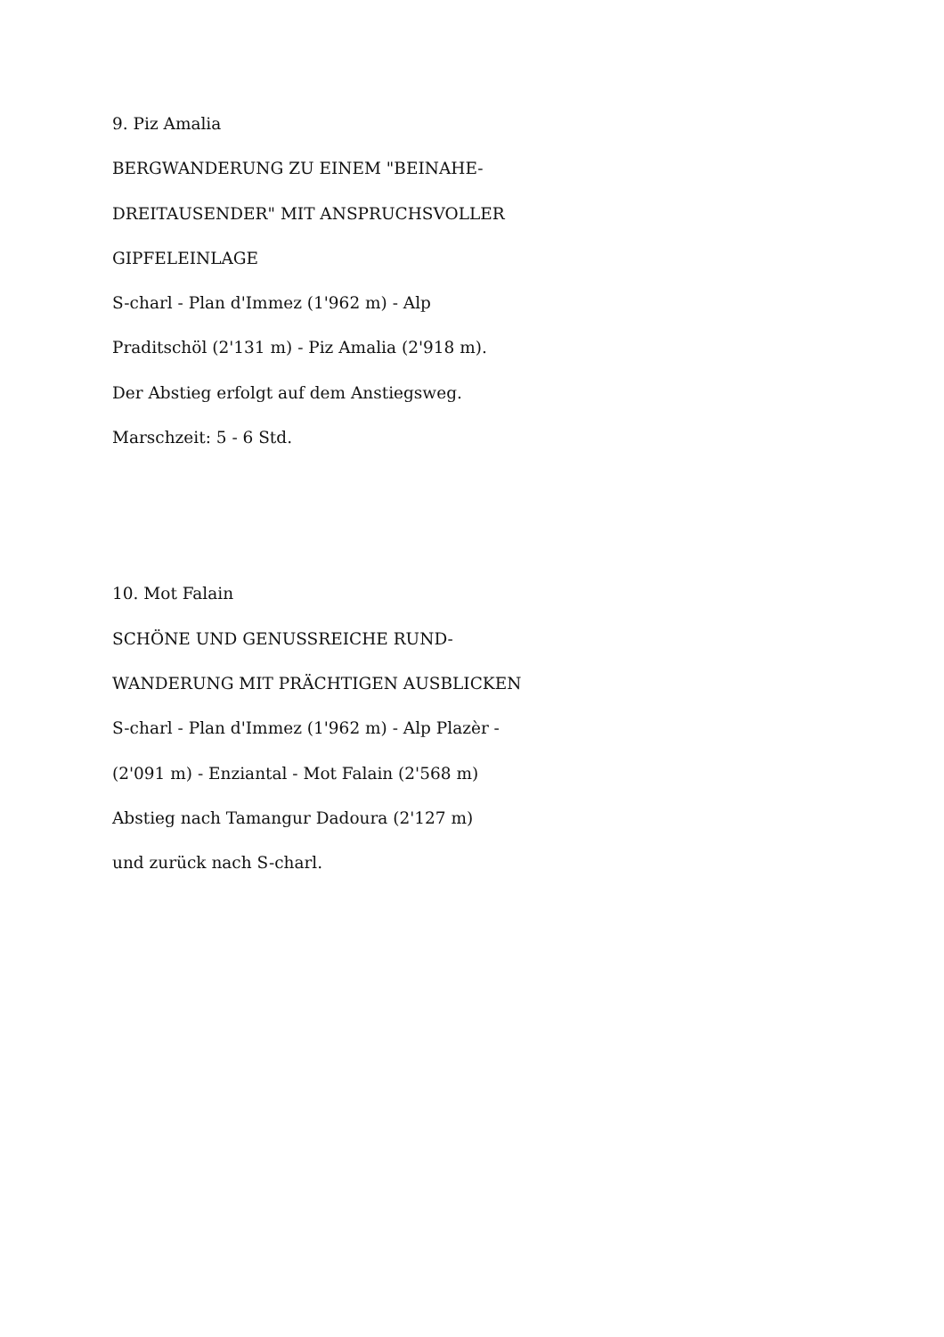9. Piz Amalia
BERGWANDERUNG ZU EINEM "BEINAHE-
DREITAUSENDER" MIT ANSPRUCHSVOLLER
GIPFELEINLAGE
S-charl - Plan d'Immez (1'962 m) - Alp
Praditschöl (2'131 m) - Piz Amalia (2'918 m).
Der Abstieg erfolgt auf dem Anstiegsweg.
Marschzeit: 5 - 6 Std.
10. Mot Falain
SCHÖNE UND GENUSSREICHE RUND-
WANDERUNG MIT PRÄCHTIGEN AUSBLICKEN
S-charl - Plan d'Immez (1'962 m) - Alp Plazèr -
(2'091 m) - Enziantal - Mot Falain (2'568 m)
Abstieg nach Tamangur Dadoura (2'127 m)
und zurück nach S-charl.